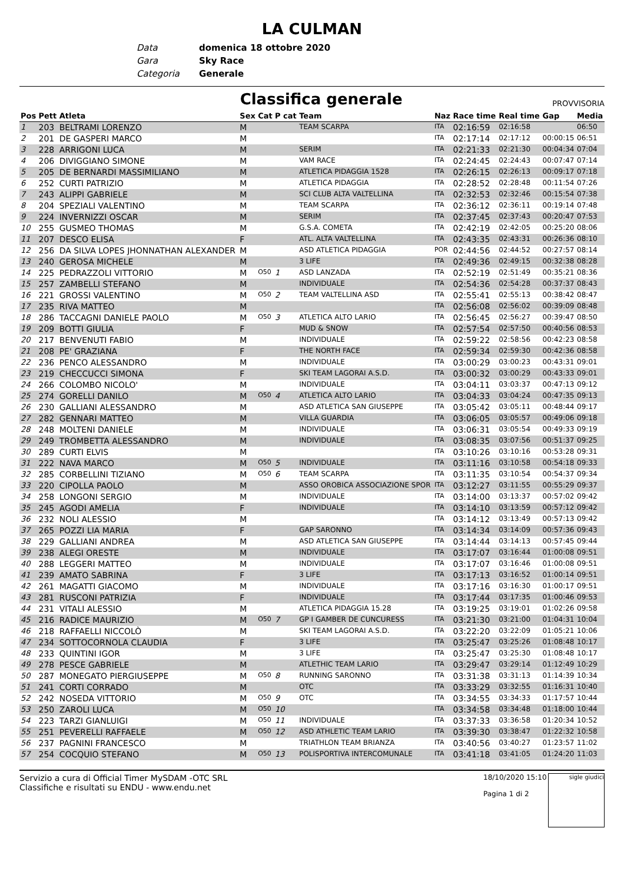LA CULMAN
Data domenica 18 ottobre 2020
Gara Sky Race
Categoria Generale
Classifica generale
PROVVISORIA
| Pos | Pett | Atleta | Sex | Cat | P cat | Team | Naz | Race time | Real time | Gap | Media |
| --- | --- | --- | --- | --- | --- | --- | --- | --- | --- | --- | --- |
| 1 | 203 | BELTRAMI LORENZO | M | | | TEAM SCARPA | ITA | 02:16:59 | 02:16:58 | | 06:50 |
| 2 | 201 | DE GASPERI MARCO | M | | | | ITA | 02:17:14 | 02:17:12 | 00:00:15 | 06:51 |
| 3 | 228 | ARRIGONI LUCA | M | | | SERIM | ITA | 02:21:33 | 02:21:30 | 00:04:34 | 07:04 |
| 4 | 206 | DIVIGGIANO SIMONE | M | | | VAM RACE | ITA | 02:24:45 | 02:24:43 | 00:07:47 | 07:14 |
| 5 | 205 | DE BERNARDI MASSIMILIANO | M | | | ATLETICA PIDAGGIA 1528 | ITA | 02:26:15 | 02:26:13 | 00:09:17 | 07:18 |
| 6 | 252 | CURTI PATRIZIO | M | | | ATLETICA PIDAGGIA | ITA | 02:28:52 | 02:28:48 | 00:11:54 | 07:26 |
| 7 | 243 | ALIPPI GABRIELE | M | | | SCI CLUB ALTA VALTELLINA | ITA | 02:32:53 | 02:32:46 | 00:15:54 | 07:38 |
| 8 | 204 | SPEZIALI VALENTINO | M | | | TEAM SCARPA | ITA | 02:36:12 | 02:36:11 | 00:19:14 | 07:48 |
| 9 | 224 | INVERNIZZI OSCAR | M | | | SERIM | ITA | 02:37:45 | 02:37:43 | 00:20:47 | 07:53 |
| 10 | 255 | GUSMEO THOMAS | M | | | G.S.A. COMETA | ITA | 02:42:19 | 02:42:05 | 00:25:20 | 08:06 |
| 11 | 207 | DESCO ELISA | F | | | ATL. ALTA VALTELLINA | ITA | 02:43:35 | 02:43:31 | 00:26:36 | 08:10 |
| 12 | 256 | DA SILVA LOPES JHONNATHAN ALEXANDER | M | | | ASD ATLETICA PIDAGGIA | POR | 02:44:56 | 02:44:52 | 00:27:57 | 08:14 |
| 13 | 240 | GEROSA MICHELE | M | | | 3 LIFE | ITA | 02:49:36 | 02:49:15 | 00:32:38 | 08:28 |
| 14 | 225 | PEDRAZZOLI VITTORIO | M | O50 | 1 | ASD LANZADA | ITA | 02:52:19 | 02:51:49 | 00:35:21 | 08:36 |
| 15 | 257 | ZAMBELLI STEFANO | M | | | INDIVIDUALE | ITA | 02:54:36 | 02:54:28 | 00:37:37 | 08:43 |
| 16 | 221 | GROSSI VALENTINO | M | O50 | 2 | TEAM VALTELLINA ASD | ITA | 02:55:41 | 02:55:13 | 00:38:42 | 08:47 |
| 17 | 235 | RIVA MATTEO | M | | | | ITA | 02:56:08 | 02:56:02 | 00:39:09 | 08:48 |
| 18 | 286 | TACCAGNI DANIELE PAOLO | M | O50 | 3 | ATLETICA ALTO LARIO | ITA | 02:56:45 | 02:56:27 | 00:39:47 | 08:50 |
| 19 | 209 | BOTTI GIULIA | F | | | MUD & SNOW | ITA | 02:57:54 | 02:57:50 | 00:40:56 | 08:53 |
| 20 | 217 | BENVENUTI FABIO | M | | | INDIVIDUALE | ITA | 02:59:22 | 02:58:56 | 00:42:23 | 08:58 |
| 21 | 208 | PE' GRAZIANA | F | | | THE NORTH FACE | ITA | 02:59:34 | 02:59:30 | 00:42:36 | 08:58 |
| 22 | 236 | PENCO ALESSANDRO | M | | | INDIVIDUALE | ITA | 03:00:29 | 03:00:23 | 00:43:31 | 09:01 |
| 23 | 219 | CHECCUCCI SIMONA | F | | | SKI TEAM LAGORAI A.S.D. | ITA | 03:00:32 | 03:00:29 | 00:43:33 | 09:01 |
| 24 | 266 | COLOMBO NICOLO' | M | | | INDIVIDUALE | ITA | 03:04:11 | 03:03:37 | 00:47:13 | 09:12 |
| 25 | 274 | GORELLI DANILO | M | O50 | 4 | ATLETICA ALTO LARIO | ITA | 03:04:33 | 03:04:24 | 00:47:35 | 09:13 |
| 26 | 230 | GALLIANI ALESSANDRO | M | | | ASD ATLETICA SAN GIUSEPPE | ITA | 03:05:42 | 03:05:11 | 00:48:44 | 09:17 |
| 27 | 282 | GENNARI MATTEO | M | | | VILLA GUARDIA | ITA | 03:06:05 | 03:05:57 | 00:49:06 | 09:18 |
| 28 | 248 | MOLTENI DANIELE | M | | | INDIVIDUALE | ITA | 03:06:31 | 03:05:54 | 00:49:33 | 09:19 |
| 29 | 249 | TROMBETTA ALESSANDRO | M | | | INDIVIDUALE | ITA | 03:08:35 | 03:07:56 | 00:51:37 | 09:25 |
| 30 | 289 | CURTI ELVIS | M | | | | ITA | 03:10:26 | 03:10:16 | 00:53:28 | 09:31 |
| 31 | 222 | NAVA MARCO | M | O50 | 5 | INDIVIDUALE | ITA | 03:11:16 | 03:10:58 | 00:54:18 | 09:33 |
| 32 | 285 | CORBELLINI TIZIANO | M | O50 | 6 | TEAM SCARPA | ITA | 03:11:35 | 03:10:54 | 00:54:37 | 09:34 |
| 33 | 220 | CIPOLLA PAOLO | M | | | ASSO OROBICA ASSOCIAZIONE SPOR | ITA | 03:12:27 | 03:11:55 | 00:55:29 | 09:37 |
| 34 | 258 | LONGONI SERGIO | M | | | INDIVIDUALE | ITA | 03:14:00 | 03:13:37 | 00:57:02 | 09:42 |
| 35 | 245 | AGODI AMELIA | F | | | INDIVIDUALE | ITA | 03:14:10 | 03:13:59 | 00:57:12 | 09:42 |
| 36 | 232 | NOLI ALESSIO | M | | | | ITA | 03:14:12 | 03:13:49 | 00:57:13 | 09:42 |
| 37 | 265 | POZZI LIA MARIA | F | | | GAP SARONNO | ITA | 03:14:34 | 03:14:09 | 00:57:36 | 09:43 |
| 38 | 229 | GALLIANI ANDREA | M | | | ASD ATLETICA SAN GIUSEPPE | ITA | 03:14:44 | 03:14:13 | 00:57:45 | 09:44 |
| 39 | 238 | ALEGI ORESTE | M | | | INDIVIDUALE | ITA | 03:17:07 | 03:16:44 | 01:00:08 | 09:51 |
| 40 | 288 | LEGGERI MATTEO | M | | | INDIVIDUALE | ITA | 03:17:07 | 03:16:46 | 01:00:08 | 09:51 |
| 41 | 239 | AMATO SABRINA | F | | | 3 LIFE | ITA | 03:17:13 | 03:16:52 | 01:00:14 | 09:51 |
| 42 | 261 | MAGATTI GIACOMO | M | | | INDIVIDUALE | ITA | 03:17:16 | 03:16:30 | 01:00:17 | 09:51 |
| 43 | 281 | RUSCONI PATRIZIA | F | | | INDIVIDUALE | ITA | 03:17:44 | 03:17:35 | 01:00:46 | 09:53 |
| 44 | 231 | VITALI ALESSIO | M | | | ATLETICA PIDAGGIA 15.28 | ITA | 03:19:25 | 03:19:01 | 01:02:26 | 09:58 |
| 45 | 216 | RADICE MAURIZIO | M | O50 | 7 | GP I GAMBER DE CUNCURESS | ITA | 03:21:30 | 03:21:00 | 01:04:31 | 10:04 |
| 46 | 218 | RAFFAELLI NICCOLÒ | M | | | SKI TEAM LAGORAI A.S.D. | ITA | 03:22:20 | 03:22:09 | 01:05:21 | 10:06 |
| 47 | 234 | SOTTOCORNOLA CLAUDIA | F | | | 3 LIFE | ITA | 03:25:47 | 03:25:26 | 01:08:48 | 10:17 |
| 48 | 233 | QUINTINI IGOR | M | | | 3 LIFE | ITA | 03:25:47 | 03:25:30 | 01:08:48 | 10:17 |
| 49 | 278 | PESCE GABRIELE | M | | | ATLETHIC TEAM LARIO | ITA | 03:29:47 | 03:29:14 | 01:12:49 | 10:29 |
| 50 | 287 | MONEGATO PIERGIUSEPPE | M | O50 | 8 | RUNNING SARONNO | ITA | 03:31:38 | 03:31:13 | 01:14:39 | 10:34 |
| 51 | 241 | CORTI CORRADO | M | | | OTC | ITA | 03:33:29 | 03:32:55 | 01:16:31 | 10:40 |
| 52 | 242 | NOSEDA VITTORIO | M | O50 | 9 | OTC | ITA | 03:34:55 | 03:34:33 | 01:17:57 | 10:44 |
| 53 | 250 | ZAROLI LUCA | M | O50 | 10 | | ITA | 03:34:58 | 03:34:48 | 01:18:00 | 10:44 |
| 54 | 223 | TARZI GIANLUIGI | M | O50 | 11 | INDIVIDUALE | ITA | 03:37:33 | 03:36:58 | 01:20:34 | 10:52 |
| 55 | 251 | PEVERELLI RAFFAELE | M | O50 | 12 | ASD ATHLETIC TEAM LARIO | ITA | 03:39:30 | 03:38:47 | 01:22:32 | 10:58 |
| 56 | 237 | PAGNINI FRANCESCO | M | | | TRIATHLON TEAM BRIANZA | ITA | 03:40:56 | 03:40:27 | 01:23:57 | 11:02 |
| 57 | 254 | COCQUIO STEFANO | M | O50 | 13 | POLISPORTIVA INTERCOMUNALE | ITA | 03:41:18 | 03:41:05 | 01:24:20 | 11:03 |
Servizio a cura di Official Timer MySDAM -OTC SRL
Classifiche e risultati su ENDU - www.endu.net
18/10/2020 15:10
Pagina 1 di 2
sigle giudici